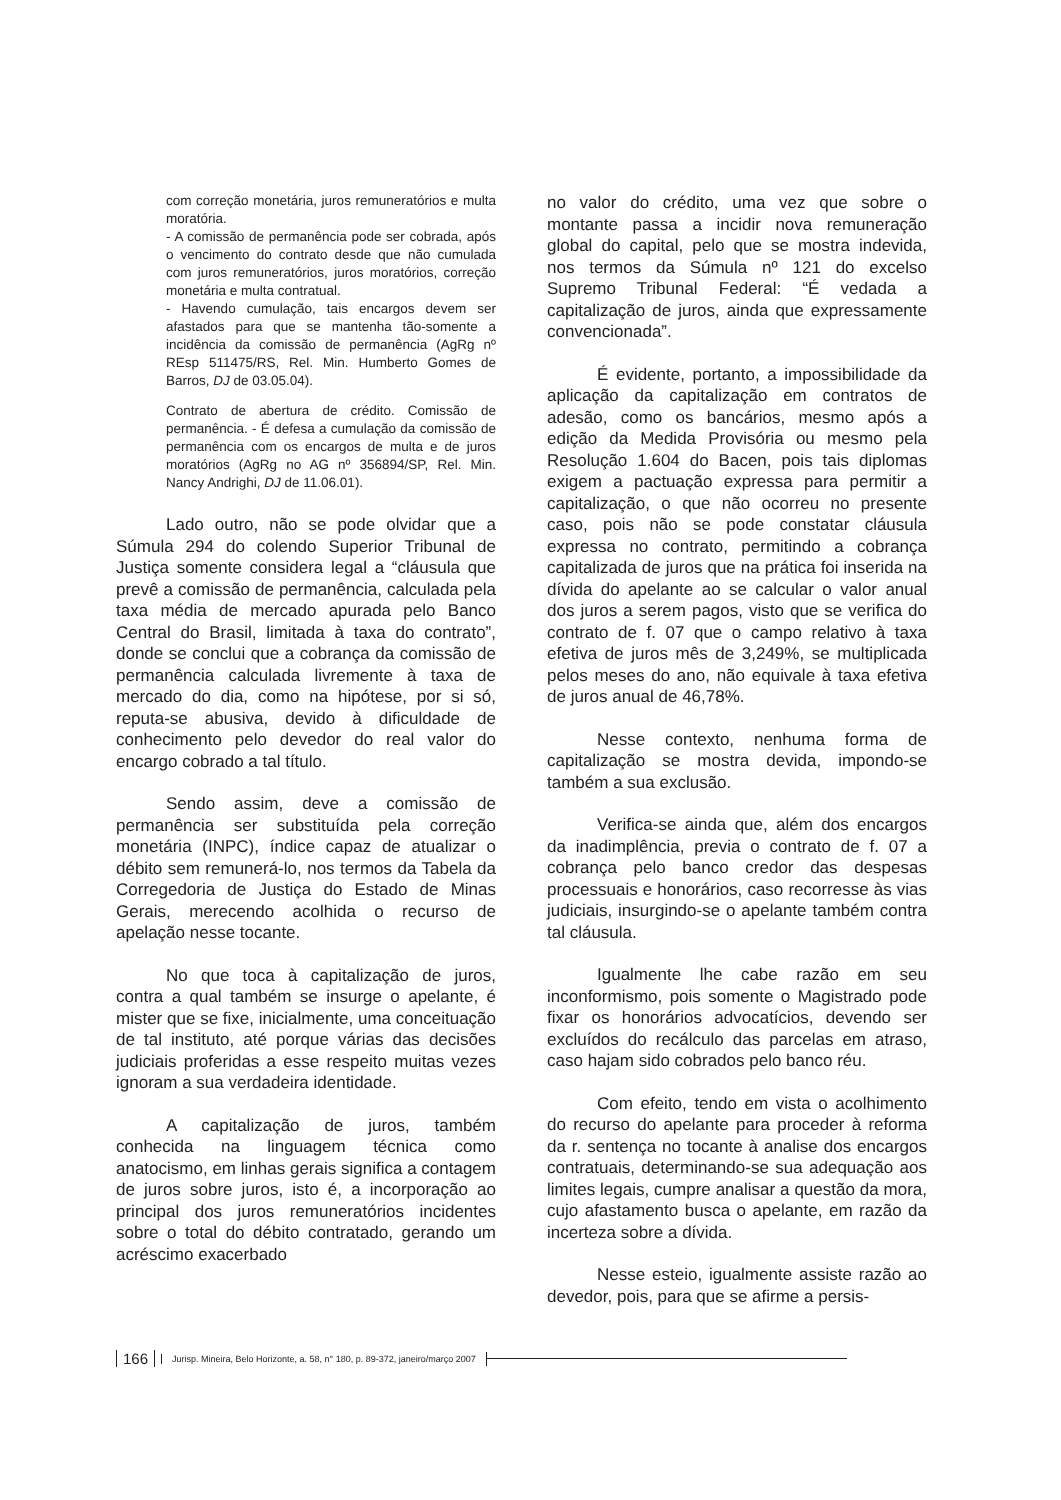com correção monetária, juros remuneratórios e multa moratória.
- A comissão de permanência pode ser cobrada, após o vencimento do contrato desde que não cumulada com juros remuneratórios, juros moratórios, correção monetária e multa contratual.
- Havendo cumulação, tais encargos devem ser afastados para que se mantenha tão-somente a incidência da comissão de permanência (AgRg nº REsp 511475/RS, Rel. Min. Humberto Gomes de Barros, DJ de 03.05.04).
Contrato de abertura de crédito. Comissão de permanência. - É defesa a cumulação da comissão de permanência com os encargos de multa e de juros moratórios (AgRg no AG nº 356894/SP, Rel. Min. Nancy Andrighi, DJ de 11.06.01).
Lado outro, não se pode olvidar que a Súmula 294 do colendo Superior Tribunal de Justiça somente considera legal a “cláusula que prevê a comissão de permanência, calculada pela taxa média de mercado apurada pelo Banco Central do Brasil, limitada à taxa do contrato”, donde se conclui que a cobrança da comissão de permanência calculada livremente à taxa de mercado do dia, como na hipótese, por si só, reputa-se abusiva, devido à dificuldade de conhecimento pelo devedor do real valor do encargo cobrado a tal título.
Sendo assim, deve a comissão de permanência ser substituída pela correção monetária (INPC), índice capaz de atualizar o débito sem remunerá-lo, nos termos da Tabela da Corregedoria de Justiça do Estado de Minas Gerais, merecendo acolhida o recurso de apelação nesse tocante.
No que toca à capitalização de juros, contra a qual também se insurge o apelante, é mister que se fixe, inicialmente, uma conceituação de tal instituto, até porque várias das decisões judiciais proferidas a esse respeito muitas vezes ignoram a sua verdadeira identidade.
A capitalização de juros, também conhecida na linguagem técnica como anatocismo, em linhas gerais significa a contagem de juros sobre juros, isto é, a incorporação ao principal dos juros remuneratórios incidentes sobre o total do débito contratado, gerando um acréscimo exacerbado
no valor do crédito, uma vez que sobre o montante passa a incidir nova remuneração global do capital, pelo que se mostra indevida, nos termos da Súmula nº 121 do excelso Supremo Tribunal Federal: “É vedada a capitalização de juros, ainda que expressamente convencionada”.
É evidente, portanto, a impossibilidade da aplicação da capitalização em contratos de adesão, como os bancários, mesmo após a edição da Medida Provisória ou mesmo pela Resolução 1.604 do Bacen, pois tais diplomas exigem a pactuação expressa para permitir a capitalização, o que não ocorreu no presente caso, pois não se pode constatar cláusula expressa no contrato, permitindo a cobrança capitalizada de juros que na prática foi inserida na dívida do apelante ao se calcular o valor anual dos juros a serem pagos, visto que se verifica do contrato de f. 07 que o campo relativo à taxa efetiva de juros mês de 3,249%, se multiplicada pelos meses do ano, não equivale à taxa efetiva de juros anual de 46,78%.
Nesse contexto, nenhuma forma de capitalização se mostra devida, impondo-se também a sua exclusão.
Verifica-se ainda que, além dos encargos da inadimplência, previa o contrato de f. 07 a cobrança pelo banco credor das despesas processuais e honorários, caso recorresse às vias judiciais, insurgindo-se o apelante também contra tal cláusula.
Igualmente lhe cabe razão em seu inconformismo, pois somente o Magistrado pode fixar os honorários advocatícios, devendo ser excluídos do recálculo das parcelas em atraso, caso hajam sido cobrados pelo banco réu.
Com efeito, tendo em vista o acolhimento do recurso do apelante para proceder à reforma da r. sentença no tocante à analise dos encargos contratuais, determinando-se sua adequação aos limites legais, cumpre analisar a questão da mora, cujo afastamento busca o apelante, em razão da incerteza sobre a dívida.
Nesse esteio, igualmente assiste razão ao devedor, pois, para que se afirme a persis-
166 Jurisp. Mineira, Belo Horizonte, a. 58, n° 180, p. 89-372, janeiro/março 2007